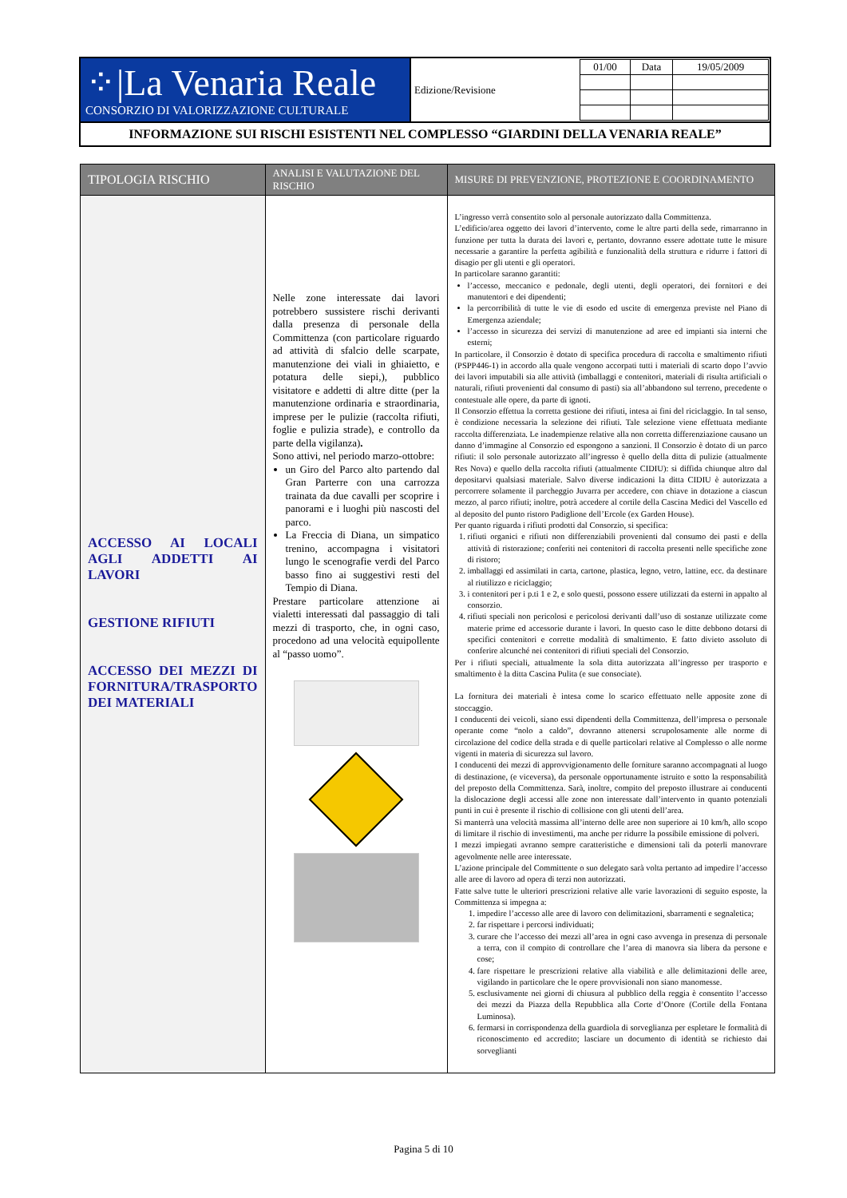| ⁘/La Venaria Reale CONSORZIO DI VALORIZZAZIONE CULTURALE | Edizione/Revisione | / 01/00 / Data / 19/05/2009 / |
| INFORMAZIONE SUI RISCHI ESISTENTI NEL COMPLESSO “GIARDINI DELLA VENARIA REALE” | | |
| TIPOLOGIA RISCHIO | ANALISI E VALUTAZIONE DEL RISCHIO | MISURE DI PREVENZIONE, PROTEZIONE E COORDINAMENTO |
| --- | --- | --- |
| ACCESSO AI LOCALI AGLI ADDETTI AI LAVORI GESTIONE RIFIUTI ACCESSO DEI MEZZI DI FORNITURA/TRASPORTO DEI MATERIALI | Nelle zone interessate dai lavori potrebbero sussistere rischi derivanti dalla presenza di personale della Committenza (con particolare riguardo ad attività di sfalcio delle scarpate, manutenzione dei viali in ghiaietto, e potatura delle siepi,), pubblico visitatore e addetti di altre ditte (per la manutenzione ordinaria e straordinaria, imprese per le pulizie (raccolta rifiuti, foglie e pulizia strade), e controllo da parte della vigilanza) . Sono attivi, nel periodo marzo-ottobre: un Giro del Parco alto partendo dal Gran Parterre con una carrozza trainata da due cavalli per scoprire i panorami e i luoghi più nascosti del parco. La Freccia di Diana, un simpatico trenino, accompagna i visitatori lungo le scenografie verdi del Parco basso fino ai suggestivi resti del Tempio di Diana. Prestare particolare attenzione ai vialetti interessati dal passaggio di tali mezzi di trasporto, che, in ogni caso, procedono ad una velocità equipollente al “passo uomo”. | L’ingresso verrà consentito solo al personale autorizzato dalla Committenza. L’edificio/area oggetto dei lavori d’intervento, come le altre parti della sede, rimarranno in funzione per tutta la durata dei lavori e, pertanto, dovranno essere adottate tutte le misure necessarie a garantire la perfetta agibilità e funzionalità della struttura e ridurre i fattori di disagio per gli utenti e gli operatori. In particolare saranno garantiti: l’accesso, meccanico e pedonale, degli utenti, degli operatori, dei fornitori e dei manutentori e dei dipendenti; la percorribilità di tutte le vie di esodo ed uscite di emergenza previste nel Piano di Emergenza aziendale; l’accesso in sicurezza dei servizi di manutenzione ad aree ed impianti sia interni che esterni; In particolare, il Consorzio è dotato di specifica procedura di raccolta e smaltimento rifiuti (PSPP446-1) in accordo alla quale vengono accorpati tutti i materiali di scarto dopo l’avvio dei lavori imputabili sia alle attività (imballaggi e contenitori, materiali di risulta artificiali o naturali, rifiuti provenienti dal consumo di pasti) sia all’abbandono sul terreno, precedente o contestuale alle opere, da parte di ignoti. Il Consorzio effettua la corretta gestione dei rifiuti, intesa ai fini del riciclaggio. In tal senso, è condizione necessaria la selezione dei rifiuti. Tale selezione viene effettuata mediante raccolta differenziata. Le inadempienze relative alla non corretta differenziazione causano un danno d’immagine al Consorzio ed espongono a sanzioni. Il Consorzio è dotato di un parco rifiuti: il solo personale autorizzato all’ingresso è quello della ditta di pulizie (attualmente Res Nova) e quello della raccolta rifiuti (attualmente CIDIU): si diffida chiunque altro dal depositarvi qualsiasi materiale. Salvo diverse indicazioni la ditta CIDIU è autorizzata a percorrere solamente il parcheggio Juvarra per accedere, con chiave in dotazione a ciascun mezzo, al parco rifiuti; inoltre, potrà accedere al cortile della Cascina Medici del Vascello ed al deposito del punto ristoro Padiglione dell’Ercole (ex Garden House). Per quanto riguarda i rifiuti prodotti dal Consorzio, si specifica: 1. rifiuti organici e rifiuti non differenziabili provenienti dal consumo dei pasti e della attività di ristorazione; conferiti nei contenitori di raccolta presenti nelle specifiche zone di ristoro; 2. imballaggi ed assimilati in carta, cartone, plastica, legno, vetro, lattine, ecc. da destinare al riutilizzo e riciclaggio; 3. i contenitori per i p.ti 1 e 2, e solo questi, possono essere utilizzati da esterni in appalto al consorzio. 4. rifiuti speciali non pericolosi e pericolosi derivanti dall’uso di sostanze utilizzate come materie prime ed accessorie durante i lavori. In questo caso le ditte debbono dotarsi di specifici contenitori e corrette modalità di smaltimento. E fatto divieto assoluto di conferire alcunché nei contenitori di rifiuti speciali del Consorzio. Per i rifiuti speciali, attualmente la sola ditta autorizzata all’ingresso per trasporto e smaltimento è la ditta Cascina Pulita (e sue consociate). La fornitura dei materiali è intesa come lo scarico effettuato nelle apposite zone di stoccaggio. I conducenti dei veicoli, siano essi dipendenti della Committenza, dell’impresa o personale operante come “nolo a caldo”, dovranno attenersi scrupolosamente alle norme di circolazione del codice della strada e di quelle particolari relative al Complesso o alle norme vigenti in materia di sicurezza sul lavoro. I conducenti dei mezzi di approvvigionamento delle forniture saranno accompagnati al luogo di destinazione, (e viceversa), da personale opportunamente istruito e sotto la responsabilità del preposto della Committenza. Sarà, inoltre, compito del preposto illustrare ai conducenti la dislocazione degli accessi alle zone non interessate dall’intervento in quanto potenziali punti in cui è presente il rischio di collisione con gli utenti dell’area. Si manterrà una velocità massima all’interno delle aree non superiore ai 10 km/h, allo scopo di limitare il rischio di investimenti, ma anche per ridurre la possibile emissione di polveri. I mezzi impiegati avranno sempre caratteristiche e dimensioni tali da poterli manovrare agevolmente nelle aree interessate. L’azione principale del Committente o suo delegato sarà volta pertanto ad impedire l’accesso alle aree di lavoro ad opera di terzi non autorizzati. Fatte salve tutte le ulteriori prescrizioni relative alle varie lavorazioni di seguito esposte, la Committenza si impegna a: 1. impedire l’accesso alle aree di lavoro con delimitazioni, sbarramenti e segnaletica; 2. far rispettare i percorsi individuati; 3. curare che l’accesso dei mezzi all’area in ogni caso avvenga in presenza di personale a terra, con il compito di controllare che l’area di manovra sia libera da persone e cose; 4. fare rispettare le prescrizioni relative alla viabilità e alle delimitazioni delle aree, vigilando in particolare che le opere provvisionali non siano manomesse. 5. esclusivamente nei giorni di chiusura al pubblico della reggia è consentito l’accesso dei mezzi da Piazza della Repubblica alla Corte d’Onore (Cortile della Fontana Luminosa). 6. fermarsi in corrispondenza della guardiola di sorveglianza per espletare le formalità di riconoscimento ed accredito; lasciare un documento di identità se richiesto dai sorveglianti |
Pagina 5 di 10